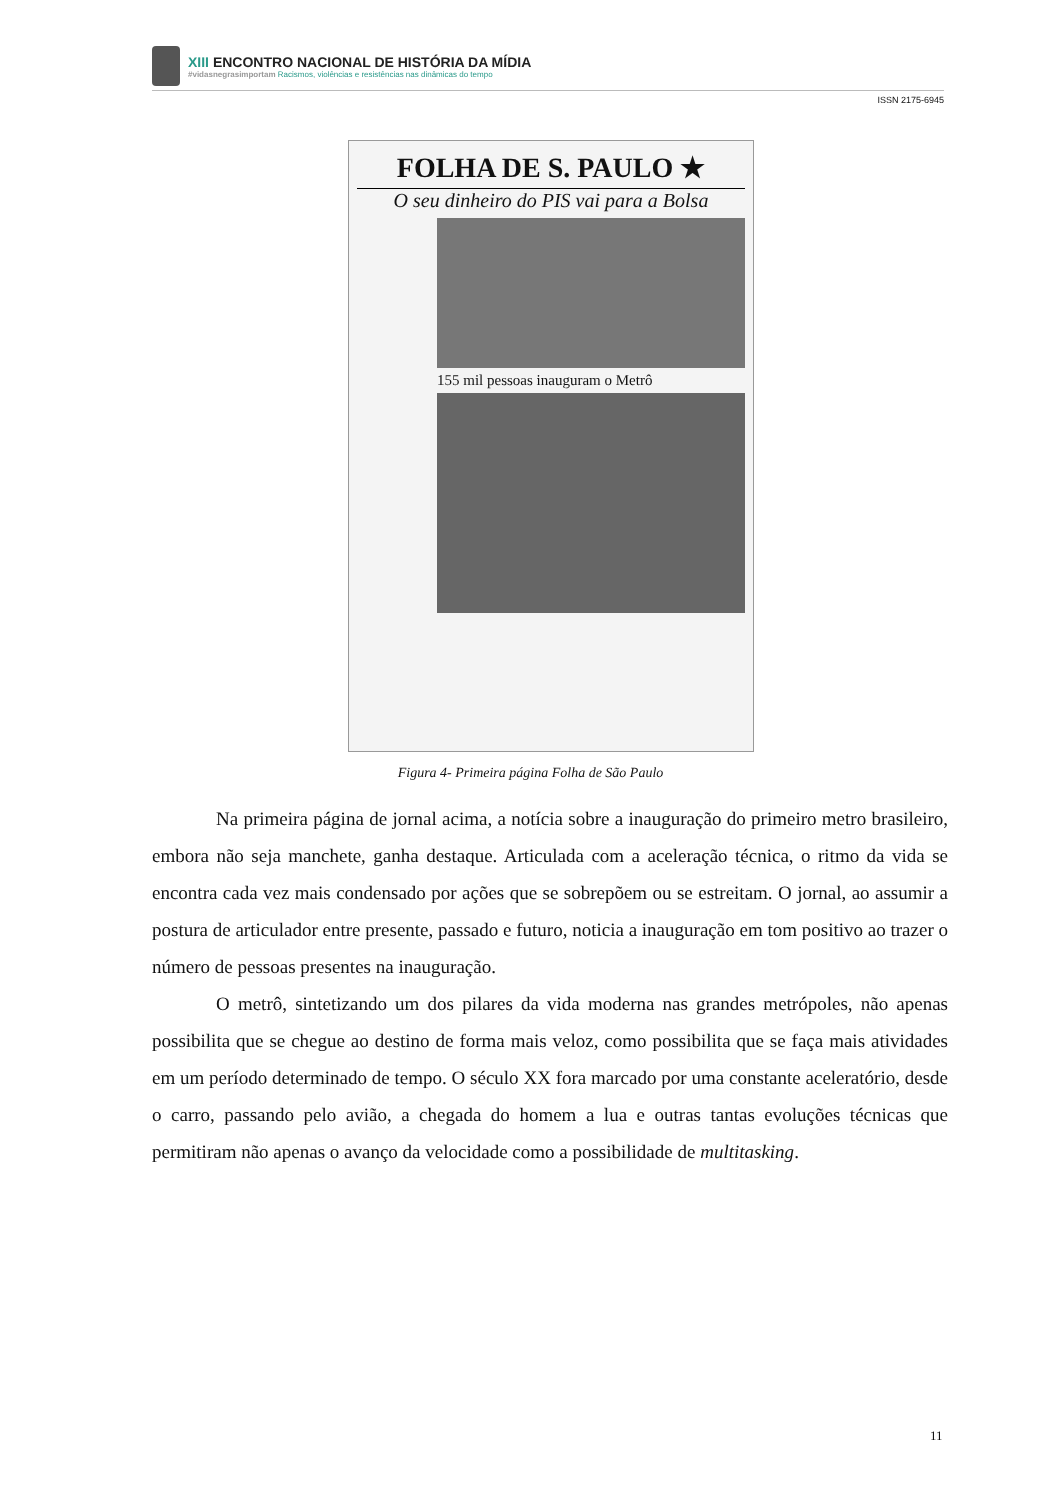XIII ENCONTRO NACIONAL DE HISTÓRIA DA MÍDIA
#vidasnegrasimportam Racismos, violências e resistências nas dinâmicas do tempo
ISSN 2175-6945
FOLHA DE S. PAULO ★
O seu dinheiro do PIS vai para a Bolsa
155 mil pessoas inauguram o Metrô
Figura 4- Primeira página Folha de São Paulo
Na primeira página de jornal acima, a notícia sobre a inauguração do primeiro metro brasileiro, embora não seja manchete, ganha destaque. Articulada com a aceleração técnica, o ritmo da vida se encontra cada vez mais condensado por ações que se sobrepõem ou se estreitam. O jornal, ao assumir a postura de articulador entre presente, passado e futuro, noticia a inauguração em tom positivo ao trazer o número de pessoas presentes na inauguração.
O metrô, sintetizando um dos pilares da vida moderna nas grandes metrópoles, não apenas possibilita que se chegue ao destino de forma mais veloz, como possibilita que se faça mais atividades em um período determinado de tempo. O século XX fora marcado por uma constante aceleratório, desde o carro, passando pelo avião, a chegada do homem a lua e outras tantas evoluções técnicas que permitiram não apenas o avanço da velocidade como a possibilidade de multitasking.
11